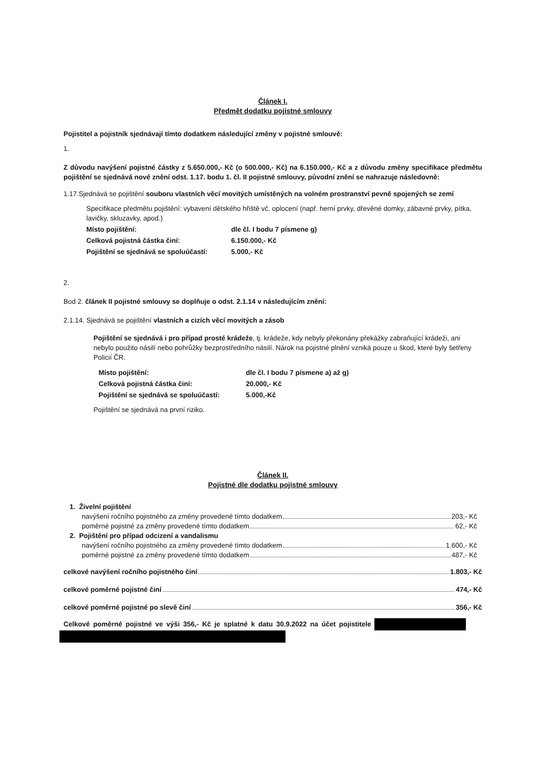Článek I.
Předmět dodatku pojistné smlouvy
Pojistitel a pojistník sjednávají tímto dodatkem následující změny v pojistné smlouvě:
1.
Z důvodu navýšení pojistné částky z 5.650.000,- Kč (o 500.000,- Kč) na 6.150.000,- Kč a z důvodu změny specifikace předmětu pojištění se sjednává nové znění odst. 1.17. bodu 1. čl. II pojistné smlouvy, původní znění se nahrazuje následovně:
1.17.Sjednává se pojištění souboru vlastních věcí movitých umístěných na volném prostranství pevně spojených se zemí
Specifikace předmětu pojištění: vybavení dětského hřiště vč. oplocení (např. herní prvky, dřevěné domky, zábavné prvky, pítka, lavičky, skluzavky, apod.)
| Místo pojištění: | dle čl. I bodu 7 písmene g) |
| Celková pojistná částka činí: | 6.150.000,- Kč |
| Pojištění se sjednává se spoluúčastí: | 5.000,- Kč |
2.
Bod 2. článek II pojistné smlouvy se doplňuje o odst. 2.1.14 v následujícím znění:
2.1.14. Sjednává se pojištění vlastních a cizích věcí movitých a zásob
Pojištění se sjednává i pro případ prosté krádeže, tj. krádeže, kdy nebyly překonány překážky zabraňující krádeži, ani nebylo použito násilí nebo pohrůžky bezprostředního násilí. Nárok na pojistné plnění vzniká pouze u škod, které byly šetřeny Policií ČR.
| Místo pojištění: | dle čl. I bodu 7 písmene a) až g) |
| Celková pojistná částka činí: | 20.000,- Kč |
| Pojištění se sjednává se spoluúčastí: | 5.000,-Kč |
Pojištění se sjednává na první riziko.
Článek II.
Pojistné dle dodatku pojistné smlouvy
1. Živelní pojištění
navýšení ročního pojistného za změny provedené tímto dodatkem 203,- Kč
poměrné pojistné za změny provedené tímto dodatkem 62,- Kč
2. Pojištění pro případ odcizení a vandalismu
navýšení ročního pojistného za změny provedené tímto dodatkem 1.600,- Kč
poměrné pojistné za změny provedené tímto dodatkem 487,- Kč
celkové navýšení ročního pojistného činí 1.803,- Kč
celkové poměrné pojistné činí 474,- Kč
celkové poměrné pojistné po slevě činí 356,- Kč
Celkové poměrné pojistné ve výši 356,- Kč je splatné k datu 30.9.2022 na účet pojistitele